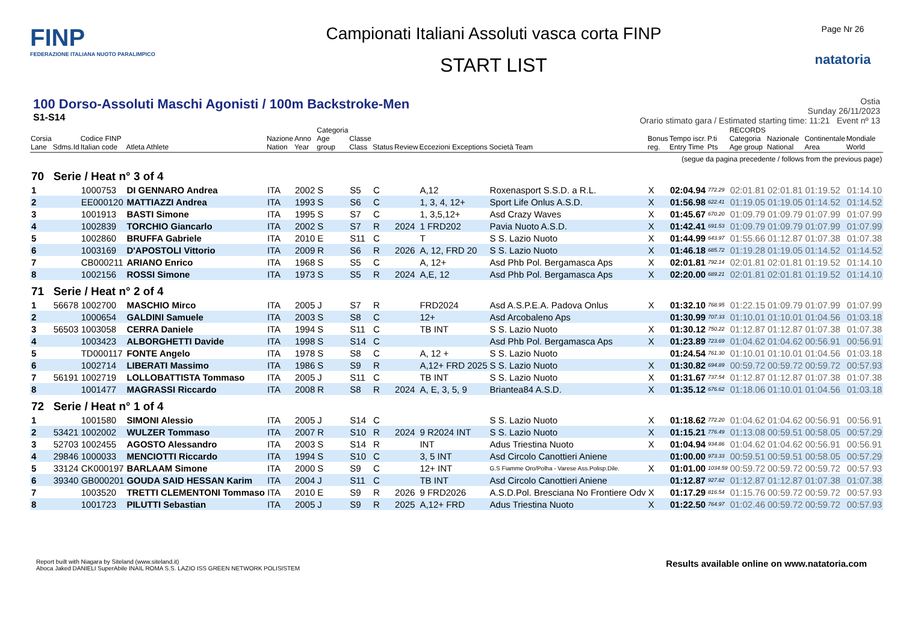FINP
FEDERAZIONE ITALIANA NUOTO PARALIMPICO
Campionati Italiani Assoluti vasca corta FINP
START LIST
Page Nr 26
natatoria
100 Dorso-Assoluti Maschi Agonisti / 100m Backstroke-Men
S1-S14
Ostia
Sunday 26/11/2023
Orario stimato gara / Estimated starting time: 11:21 Event nº 13
| Corsia Lane | Sdms.Id | Codice FINP Italian code | Atleta Athlete | Nazione Nation | Anno Year | Categoria Age group | Classe Class | Status | Review | Eccezioni Exceptions | Società Team | Bonus reg. | Tempo iscr. Entry Time | P.ti Pts | RECORDS Categoria Age group | Nazionale National | Continentale Area | Mondiale World |
| --- | --- | --- | --- | --- | --- | --- | --- | --- | --- | --- | --- | --- | --- | --- | --- | --- | --- | --- |
| (segue da pagina precedente / follows from the previous page) | | | | | | | | | | | | | | | | | | |
| 70 | Serie / Heat n° 3 of 4 | | | | | | | | | | | | | | | | | |
| 1 | | 1000753 | DI GENNARO Andrea | ITA | 2002 | S | S5 | C | | A,12 | Roxenasport S.S.D. a R.L. | X | 02:04.94 | 772.29 | 02:01.81 | 02:01.81 | 01:19.52 | 01:14.10 |
| 2 | | EE000120 | MATTIAZZI Andrea | ITA | 1993 | S | S6 | C | | 1, 3, 4, 12+ | Sport Life Onlus A.S.D. | X | 01:56.98 | 622.41 | 01:19.05 | 01:19.05 | 01:14.52 | 01:14.52 |
| 3 | | 1001913 | BASTI Simone | ITA | 1995 | S | S7 | C | | 1, 3,5,12+ | Asd Crazy Waves | X | 01:45.67 | 670.20 | 01:09.79 | 01:09.79 | 01:07.99 | 01:07.99 |
| 4 | | 1002839 | TORCHIO Giancarlo | ITA | 2002 | S | S7 | R | 2024 | 1 FRD202 | Pavia Nuoto A.S.D. | X | 01:42.41 | 691.53 | 01:09.79 | 01:09.79 | 01:07.99 | 01:07.99 |
| 5 | | 1002860 | BRUFFA Gabriele | ITA | 2010 | E | S11 | C | | T | S S. Lazio Nuoto | X | 01:44.99 | 643.97 | 01:55.66 | 01:12.87 | 01:07.38 | 01:07.38 |
| 6 | | 1003169 | D'APOSTOLI Vittorio | ITA | 2009 | R | S6 | R | 2026 | A, 12, FRD 20 | S S. Lazio Nuoto | X | 01:46.18 | 685.72 | 01:19.28 | 01:19.05 | 01:14.52 | 01:14.52 |
| 7 | | CB000211 | ARIANO Enrico | ITA | 1968 | S | S5 | C | | A, 12+ | Asd Phb Pol. Bergamasca Aps | X | 02:01.81 | 792.14 | 02:01.81 | 02:01.81 | 01:19.52 | 01:14.10 |
| 8 | | 1002156 | ROSSI Simone | ITA | 1973 | S | S5 | R | 2024 | A,E, 12 | Asd Phb Pol. Bergamasca Aps | X | 02:20.00 | 689.21 | 02:01.81 | 02:01.81 | 01:19.52 | 01:14.10 |
| 71 | Serie / Heat n° 2 of 4 | | | | | | | | | | | | | | | | | |
| 1 | 56678 | 1002700 | MASCHIO Mirco | ITA | 2005 | J | S7 | R | | FRD2024 | Asd A.S.P.E.A. Padova Onlus | X | 01:32.10 | 768.95 | 01:22.15 | 01:09.79 | 01:07.99 | 01:07.99 |
| 2 | | 1000654 | GALDINI Samuele | ITA | 2003 | S | S8 | C | | 12+ | Asd Arcobaleno Aps | | 01:30.99 | 707.33 | 01:10.01 | 01:10.01 | 01:04.56 | 01:03.18 |
| 3 | 56503 | 1003058 | CERRA Daniele | ITA | 1994 | S | S11 | C | | TB INT | S S. Lazio Nuoto | X | 01:30.12 | 750.22 | 01:12.87 | 01:12.87 | 01:07.38 | 01:07.38 |
| 4 | | 1003423 | ALBORGHETTI Davide | ITA | 1998 | S | S14 | C | | | Asd Phb Pol. Bergamasca Aps | X | 01:23.89 | 723.69 | 01:04.62 | 01:04.62 | 00:56.91 | 00:56.91 |
| 5 | | TD000117 | FONTE Angelo | ITA | 1978 | S | S8 | C | | A, 12 + | S S. Lazio Nuoto | | 01:24.54 | 761.30 | 01:10.01 | 01:10.01 | 01:04.56 | 01:03.18 |
| 6 | | 1002714 | LIBERATI Massimo | ITA | 1986 | S | S9 | R | | A,12+ FRD 2025 | S S. Lazio Nuoto | X | 01:30.82 | 694.89 | 00:59.72 | 00:59.72 | 00:59.72 | 00:57.93 |
| 7 | 56191 | 1002719 | LOLLOBATTISTA Tommaso | ITA | 2005 | J | S11 | C | | TB INT | S S. Lazio Nuoto | X | 01:31.67 | 737.54 | 01:12.87 | 01:12.87 | 01:07.38 | 01:07.38 |
| 8 | | 1001477 | MAGRASSI Riccardo | ITA | 2008 | R | S8 | R | 2024 | A, E, 3, 5, 9 | Briantea84 A.S.D. | X | 01:35.12 | 676.62 | 01:18.06 | 01:10.01 | 01:04.56 | 01:03.18 |
| 72 | Serie / Heat n° 1 of 4 | | | | | | | | | | | | | | | | | |
| 1 | | 1001580 | SIMONI Alessio | ITA | 2005 | J | S14 | C | | | S S. Lazio Nuoto | X | 01:18.62 | 772.20 | 01:04.62 | 01:04.62 | 00:56.91 | 00:56.91 |
| 2 | 53421 | 1002002 | WULZER Tommaso | ITA | 2007 | R | S10 | R | 2024 | 9 R2024 INT | S S. Lazio Nuoto | X | 01:15.21 | 776.49 | 01:13.08 | 00:59.51 | 00:58.05 | 00:57.29 |
| 3 | 52703 | 1002455 | AGOSTO Alessandro | ITA | 2003 | S | S14 | R | | INT | Adus Triestina Nuoto | X | 01:04.94 | 934.86 | 01:04.62 | 01:04.62 | 00:56.91 | 00:56.91 |
| 4 | 29846 | 1000033 | MENCIOTTI Riccardo | ITA | 1994 | S | S10 | C | | 3, 5 INT | Asd Circolo Canottieri Aniene | | 01:00.00 | 973.33 | 00:59.51 | 00:59.51 | 00:58.05 | 00:57.29 |
| 5 | 33124 | CK000197 | BARLAAM Simone | ITA | 2000 | S | S9 | C | | 12+ INT | G.S Fiamme Oro/Polha - Varese Ass.Polisp.Dile. | X | 01:01.00 | 1034.59 | 00:59.72 | 00:59.72 | 00:59.72 | 00:57.93 |
| 6 | 39340 | GB000201 | GOUDA SAID HESSAN Karim | ITA | 2004 | J | S11 | C | | TB INT | Asd Circolo Canottieri Aniene | | 01:12.87 | 927.82 | 01:12.87 | 01:12.87 | 01:07.38 | 01:07.38 |
| 7 | | 1003520 | TRETTI CLEMENTONI Tommaso | ITA | 2010 | E | S9 | R | 2026 | 9 FRD2026 | A.S.D.Pol. Bresciana No Frontiere Odv | X | 01:17.29 | 816.54 | 01:15.76 | 00:59.72 | 00:59.72 | 00:57.93 |
| 8 | | 1001723 | PILUTTI Sebastian | ITA | 2005 | J | S9 | R | 2025 | A,12+ FRD | Adus Triestina Nuoto | X | 01:22.50 | 764.97 | 01:02.46 | 00:59.72 | 00:59.72 | 00:57.93 |
Report built with Niagara by Siteland (www.siteland.it)
Aboca Jaked DANIELI SuperAbile INAIL ROMA S.S. LAZIO ISS GREEN NETWORK POLISISTEM
Results available online on www.natatoria.com